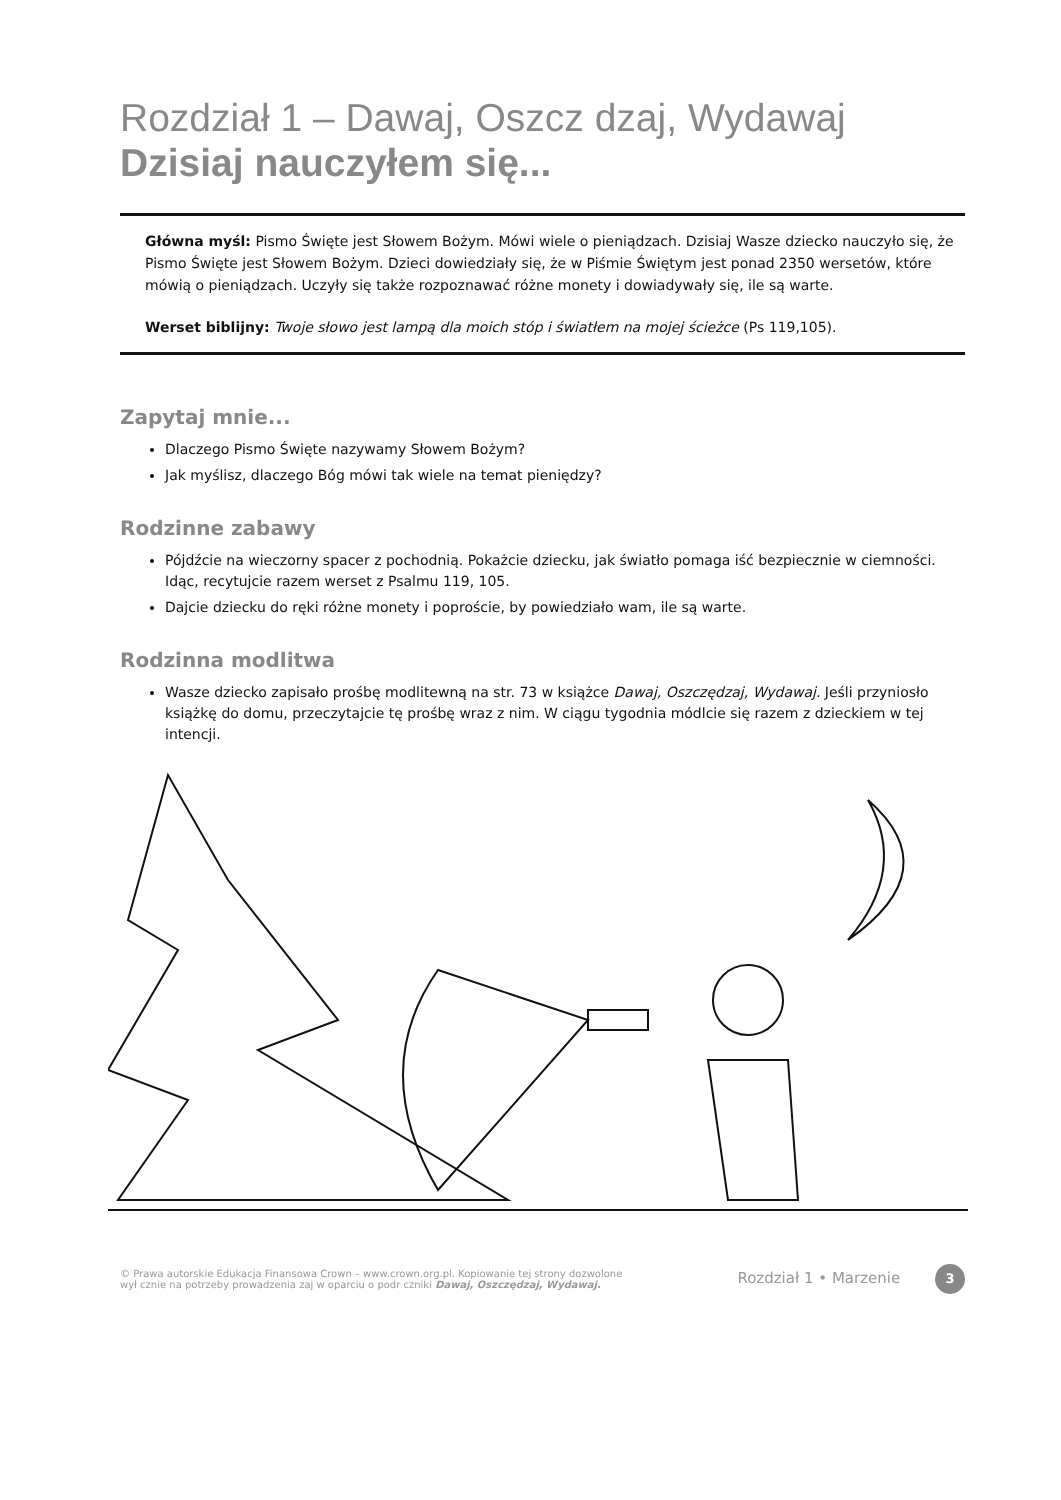Rozdział 1 – Dawaj, Oszcz dzaj, Wydawaj
Dzisiaj nauczyłem się...
Główna myśl: Pismo Święte jest Słowem Bożym. Mówi wiele o pieniądzach. Dzisiaj Wasze dziecko nauczyło się, że Pismo Święte jest Słowem Bożym. Dzieci dowiedziały się, że w Piśmie Świętym jest ponad 2350 wersetów, które mówią o pieniądzach. Uczyły się także rozpoznawać różne monety i dowiadywały się, ile są warte.
Werset biblijny: Twoje słowo jest lampą dla moich stóp i światłem na mojej ścieżce (Ps 119,105).
Zapytaj mnie...
Dlaczego Pismo Święte nazywamy Słowem Bożym?
Jak myślisz, dlaczego Bóg mówi tak wiele na temat pieniędzy?
Rodzinne zabawy
Pójdźcie na wieczorny spacer z pochodnią. Pokażcie dziecku, jak światło pomaga iść bezpiecznie w ciemności. Idąc, recytujcie razem werset z Psalmu 119, 105.
Dajcie dziecku do ręki różne monety i poproście, by powiedziało wam, ile są warte.
Rodzinna modlitwa
Wasze dziecko zapisało prośbę modlitewną na str. 73 w książce Dawaj, Oszczędzaj, Wydawaj. Jeśli przyniosło książkę do domu, przeczytajcie tę prośbę wraz z nim. W ciągu tygodnia módlcie się razem z dzieckiem w tej intencji.
© Prawa autorskie Edukacja Finansowa Crown – www.crown.org.pl. Kopiowanie tej strony dozwolone
wył cznie na potrzeby prowadzenia zaj w oparciu o podr czniki Dawaj, Oszczędzaj, Wydawaj.
Rozdział 1 • Marzenie 3